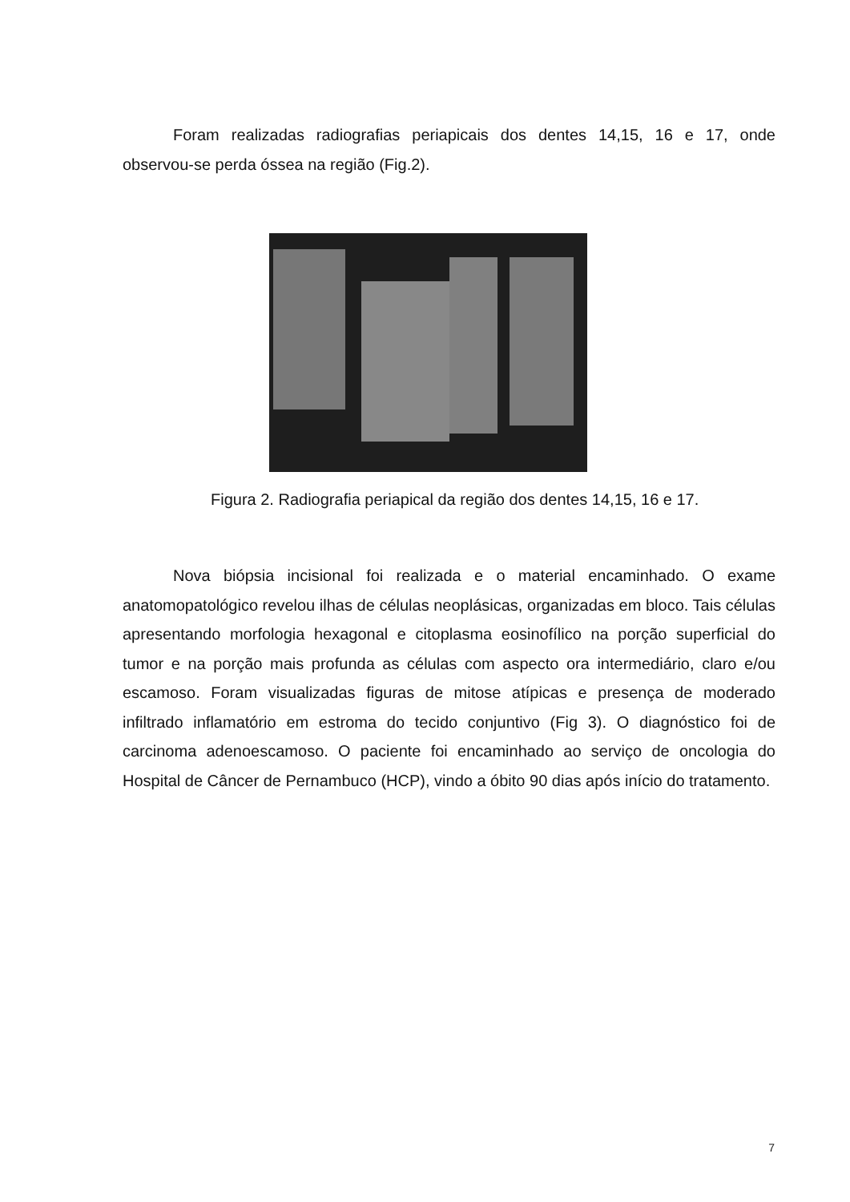Foram realizadas radiografias periapicais dos dentes 14,15, 16 e 17, onde observou-se perda óssea na região (Fig.2).
Figura 2. Radiografia periapical da região dos dentes 14,15, 16 e 17.
Nova biópsia incisional foi realizada e o material encaminhado. O exame anatomopatológico revelou ilhas de células neoplásicas, organizadas em bloco. Tais células apresentando morfologia hexagonal e citoplasma eosinofílico na porção superficial do tumor e na porção mais profunda as células com aspecto ora intermediário, claro e/ou escamoso. Foram visualizadas figuras de mitose atípicas e presença de moderado infiltrado inflamatório em estroma do tecido conjuntivo (Fig 3). O diagnóstico foi de carcinoma adenoescamoso. O paciente foi encaminhado ao serviço de oncologia do Hospital de Câncer de Pernambuco (HCP), vindo a óbito 90 dias após início do tratamento.
7